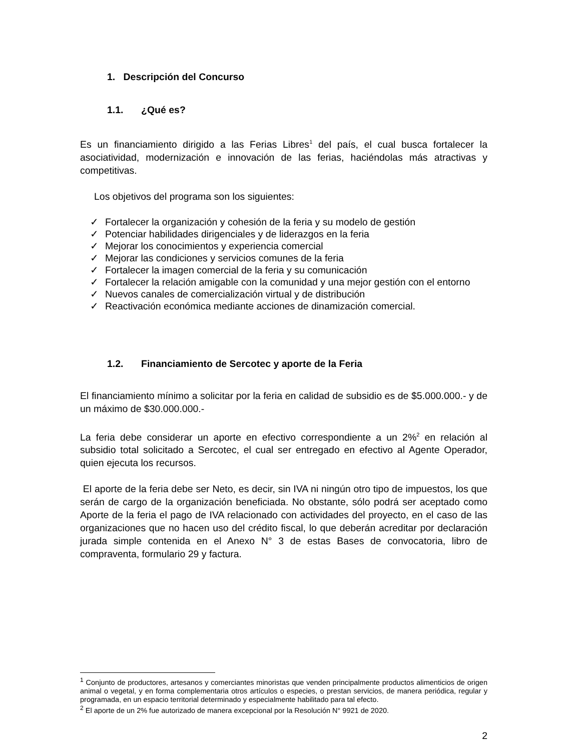1. Descripción del Concurso
1.1. ¿Qué es?
Es un financiamiento dirigido a las Ferias Libres<sup>1</sup> del país, el cual busca fortalecer la asociatividad, modernización e innovación de las ferias, haciéndolas más atractivas y competitivas.
Los objetivos del programa son los siguientes:
✓ Fortalecer la organización y cohesión de la feria y su modelo de gestión
✓ Potenciar habilidades dirigenciales y de liderazgos en la feria
✓ Mejorar los conocimientos y experiencia comercial
✓ Mejorar las condiciones y servicios comunes de la feria
✓ Fortalecer la imagen comercial de la feria y su comunicación
✓ Fortalecer la relación amigable con la comunidad y una mejor gestión con el entorno
✓ Nuevos canales de comercialización virtual y de distribución
✓ Reactivación económica mediante acciones de dinamización comercial.
1.2. Financiamiento de Sercotec y aporte de la Feria
El financiamiento mínimo a solicitar por la feria en calidad de subsidio es de $5.000.000.- y de un máximo de $30.000.000.-
La feria debe considerar un aporte en efectivo correspondiente a un 2%<sup>2</sup> en relación al subsidio total solicitado a Sercotec, el cual ser entregado en efectivo al Agente Operador, quien ejecuta los recursos.
El aporte de la feria debe ser Neto, es decir, sin IVA ni ningún otro tipo de impuestos, los que serán de cargo de la organización beneficiada. No obstante, sólo podrá ser aceptado como Aporte de la feria el pago de IVA relacionado con actividades del proyecto, en el caso de las organizaciones que no hacen uso del crédito fiscal, lo que deberán acreditar por declaración jurada simple contenida en el Anexo N° 3 de estas Bases de convocatoria, libro de compraventa, formulario 29 y factura.
<sup>1</sup> Conjunto de productores, artesanos y comerciantes minoristas que venden principalmente productos alimenticios de origen animal o vegetal, y en forma complementaria otros artículos o especies, o prestan servicios, de manera periódica, regular y programada, en un espacio territorial determinado y especialmente habilitado para tal efecto.
<sup>2</sup> El aporte de un 2% fue autorizado de manera excepcional por la Resolución N° 9921 de 2020.
2